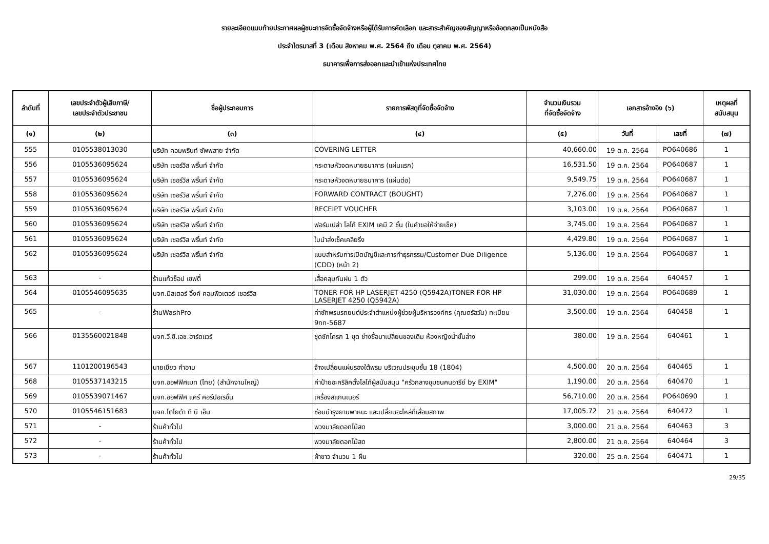รายละเอียดแนบท้ายประกาศผลผู้ชนะการจัดซื้อจัดจ้างหรือผู้ได้รับการคัดเลือก และสาระสำคัญของสัญญาหรือข้อตกลงเป็นหนังสือ
ประจำไตรมาสที่ 3 (เดือน สิงหาคม พ.ศ. 2564 ถึง เดือน ตุลาคม พ.ศ. 2564)
ธนาคารเพื่อการส่งออกและนำเข้าแห่งประเทศไทย
| ลำดับที่ | เลขประจำตัวผู้เสียภาษี/ เลขประจำตัวประชาชน | ชื่อผู้ประกอบการ | รายการพัสดุที่จัดซื้อจัดจ้าง | จำนวนเงินรวม ที่จัดซื้อจัดจ้าง | เอกสารอ้างอิง (๖) | | เหตุผลที่ สนับสนุน |
| --- | --- | --- | --- | --- | --- | --- | --- |
| (๑) | (๒) | (๓) | (๔) | (๕) | วันที่ | เลขที่ | (๗) |
| 555 | 0105538013030 | บริษัท คอมพรินท์ ซัพพลาย จำกัด | COVERING LETTER | 40,660.00 | 19 ต.ค. 2564 | PO640686 | 1 |
| 556 | 0105536095624 | บริษัท เซอร์วิส พริ้นท์ จำกัด | กระดาษหัวจดหมายธนาคาร (แผ่นแรก) | 16,531.50 | 19 ต.ค. 2564 | PO640687 | 1 |
| 557 | 0105536095624 | บริษัท เซอร์วิส พริ้นท์ จำกัด | กระดาษหัวจดหมายธนาคาร (แผ่นต่อ) | 9,549.75 | 19 ต.ค. 2564 | PO640687 | 1 |
| 558 | 0105536095624 | บริษัท เซอร์วิส พริ้นท์ จำกัด | FORWARD CONTRACT (BOUGHT) | 7,276.00 | 19 ต.ค. 2564 | PO640687 | 1 |
| 559 | 0105536095624 | บริษัท เซอร์วิส พริ้นท์ จำกัด | RECEIPT VOUCHER | 3,103.00 | 19 ต.ค. 2564 | PO640687 | 1 |
| 560 | 0105536095624 | บริษัท เซอร์วิส พริ้นท์ จำกัด | ฟอร์มเปล่า โลโก้ EXIM เคมี 2 ชั้น (ใบคำขอให้จ่ายเช็ค) | 3,745.00 | 19 ต.ค. 2564 | PO640687 | 1 |
| 561 | 0105536095624 | บริษัท เซอร์วิส พริ้นท์ จำกัด | ใบนำส่งเช็คเคลียริ่ง | 4,429.80 | 19 ต.ค. 2564 | PO640687 | 1 |
| 562 | 0105536095624 | บริษัท เซอร์วิส พริ้นท์ จำกัด | แบบสำหรับการเปิดบัญชีและการทำธุรกรรม/Customer Due Diligence (CDD) (หน้า 2) | 5,136.00 | 19 ต.ค. 2564 | PO640687 | 1 |
| 563 | - | ร้านแก้วช็อป เซฟตี้ | เสื้อคลุมกันฝน 1 ตัว | 299.00 | 19 ต.ค. 2564 | 640457 | 1 |
| 564 | 0105546095635 | บจก.มิสเตอร์ อิ๊งค์ คอมพิวเตอร์ เซอร์วิส | TONER FOR HP LASERJET 4250 (Q5942A)TONER FOR HP LASERJET 4250 (Q5942A) | 31,030.00 | 19 ต.ค. 2564 | PO640689 | 1 |
| 565 | - | ร้านWashPro | ค่าซักพรมรถยนต์ประจำตำแหน่งผู้ช่วยผู้บริหารองค์กร (คุณดรัสวัน) ทะเบียน 9กก-5687 | 3,500.00 | 19 ต.ค. 2564 | 640458 | 1 |
| 566 | 0135560021848 | บจก.วี.ซี.เอช.ฮาร์ดแวร์ | ชุดชักโครก 1 ชุด ช่างซื้อมาเปลี่ยนของเดิม ห้องหญิงน้ำชั้นล่าง | 380.00 | 19 ต.ค. 2564 | 640461 | 1 |
| 567 | 1101200196543 | นายเขียว คำอาบ | จ้างเปลี่ยนแผ่นรองใต้พรม บริเวณประชุมชั้น 18 (1804) | 4,500.00 | 20 ต.ค. 2564 | 640465 | 1 |
| 568 | 0105537143215 | บจก.ออฟฟิศเมท (ไทย) (สำนักงานใหญ่) | ค่าป้ายอะคริลิคตั้งโลโก้ผู้สนับสนุน "ครัวกลางชุมชนคนอารีย์ by EXIM" | 1,190.00 | 20 ต.ค. 2564 | 640470 | 1 |
| 569 | 0105539071467 | บจก.ออฟฟิศ แคร์ คอร์ปอเรชั่น | เครื่องสแกนเนอร์ | 56,710.00 | 20 ต.ค. 2564 | PO640690 | 1 |
| 570 | 0105546151683 | บจก.โตโยต้า ที บี เอ็น | ซ่อมบำรุงยานพาหนะ และเปลี่ยนอะไหล่ที่เสื่อมสภาพ | 17,005.72 | 21 ต.ค. 2564 | 640472 | 1 |
| 571 | - | ร้านค้าทั่วไป | พวงมาลัยดอกไม้สด | 3,000.00 | 21 ต.ค. 2564 | 640463 | 3 |
| 572 | - | ร้านค้าทั่วไป | พวงมาลัยดอกไม้สด | 2,800.00 | 21 ต.ค. 2564 | 640464 | 3 |
| 573 | - | ร้านค้าทั่วไป | ผ้าขาว จำนวน 1 ผืน | 320.00 | 25 ต.ค. 2564 | 640471 | 1 |
29/35